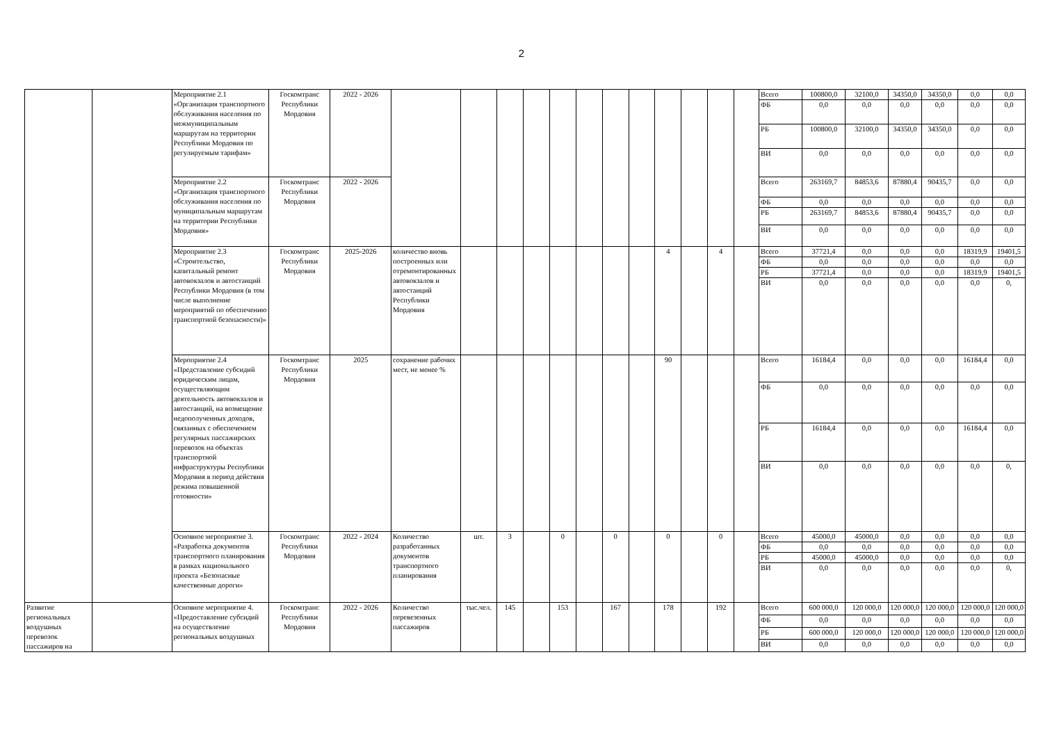2
| | | Мероприятие 2.1 «Организация транспортного обслуживания населения по межмуниципальным маршрутам на территории Республики Мордовия по регулируемым тарифам» | Госкомтранс Республики Мордовия | 2022 - 2026 | | | | | | | | | | | | | Всего | 100800,0 | 32100,0 | 34350,0 | 34350,0 | 0,0 | 0,0 |
| | | | | | | | | | | | | | | | | | ФБ | 0,0 | 0,0 | 0,0 | 0,0 | 0,0 | 0,0 |
| | | | | | | | | | | | | | | | | | РБ | 100800,0 | 32100,0 | 34350,0 | 34350,0 | 0,0 | 0,0 |
| | | | | | | | | | | | | | | | | | ВИ | 0,0 | 0,0 | 0,0 | 0,0 | 0,0 | 0,0 |
| | | Мероприятие 2.2 «Организация транспортного обслуживания населения по муниципальным маршрутам на территории Республики Мордовия» | Госкомтранс Республики Мордовия | 2022 - 2026 | | | | | | | | | | | | | Всего | 263169,7 | 84853,6 | 87880,4 | 90435,7 | 0,0 | 0,0 |
| | | | | | | | | | | | | | | | | | ФБ | 0,0 | 0,0 | 0,0 | 0,0 | 0,0 | 0,0 |
| | | | | | | | | | | | | | | | | | РБ | 263169,7 | 84853,6 | 87880,4 | 90435,7 | 0,0 | 0,0 |
| | | | | | | | | | | | | | | | | | ВИ | 0,0 | 0,0 | 0,0 | 0,0 | 0,0 | 0,0 |
| | | Мероприятие 2.3 «Строительство, капитальный ремонт автовокзалов и автостанций Республики Мордовия (в том числе выполнение мероприятий по обеспечению транспортной безопасности)» | Госкомтранс Республики Мордовия | 2025-2026 | количество вновь построенных или отремонтированных автовокзалов и автостанций Республики Мордовия | | | | | | | | 4 | | 4 | | Всего | 37721,4 | 0,0 | 0,0 | 0,0 | 18319,9 | 19401,5 |
| | | | | | | | | | | | | | | | | | ФБ | 0,0 | 0,0 | 0,0 | 0,0 | 0,0 | 0,0 |
| | | | | | | | | | | | | | | | | | РБ | 37721,4 | 0,0 | 0,0 | 0,0 | 18319,9 | 19401,5 |
| | | | | | | | | | | | | | | | | | ВИ | 0,0 | 0,0 | 0,0 | 0,0 | 0,0 | 0, |
| | | Мероприятие 2.4 «Представление субсидий юридическим лицам, осуществляющим деятельность автовокзалов и автостанций, на возмещение недополученных доходов, связанных с обеспечением регулярных пассажирских перевозок на объектах транспортной инфраструктуры Республики Мордовия в период действия режима повышенной готовности» | Госкомтранс Республики Мордовия | 2025 | сохранение рабочих мест, не менее % | | | | | | | | 90 | | | | Всего | 16184,4 | 0,0 | 0,0 | 0,0 | 16184,4 | 0,0 |
| | | | | | | | | | | | | | | | | | ФБ | 0,0 | 0,0 | 0,0 | 0,0 | 0,0 | 0,0 |
| | | | | | | | | | | | | | | | | | РБ | 16184,4 | 0,0 | 0,0 | 0,0 | 16184,4 | 0,0 |
| | | | | | | | | | | | | | | | | | ВИ | 0,0 | 0,0 | 0,0 | 0,0 | 0,0 | 0, |
| | | Основное мероприятие 3. «Разработка документов транспортного планирования в рамках национального проекта «Безопасные качественные дороги» | Госкомтранс Республики Мордовия | 2022 - 2024 | Количество разработанных документов транспортного планирования | шт. | 3 | | 0 | | 0 | | 0 | | 0 | | Всего | 45000,0 | 45000,0 | 0,0 | 0,0 | 0,0 | 0,0 |
| | | | | | | | | | | | | | | | | | ФБ | 0,0 | 0,0 | 0,0 | 0,0 | 0,0 | 0,0 |
| | | | | | | | | | | | | | | | | | РБ | 45000,0 | 45000,0 | 0,0 | 0,0 | 0,0 | 0,0 |
| | | | | | | | | | | | | | | | | | ВИ | 0,0 | 0,0 | 0,0 | 0,0 | 0,0 | 0, |
| Развитие региональных воздушных перевозок пассажиров на | | Основное мероприятие 4. «Предоставление субсидий на осуществление региональных воздушных | Госкомтранс Республики Мордовия | 2022 - 2026 | Количество перевезенных пассажиров | тыс.чел. | 145 | | 153 | | 167 | | 178 | | 192 | | Всего | 600 000,0 | 120 000,0 | 120 000,0 | 120 000,0 | 120 000,0 | 120 000,0 |
| | | | | | | | | | | | | | | | | | ФБ | 0,0 | 0,0 | 0,0 | 0,0 | 0,0 | 0,0 |
| | | | | | | | | | | | | | | | | | РБ | 600 000,0 | 120 000,0 | 120 000,0 | 120 000,0 | 120 000,0 | 120 000,0 |
| | | | | | | | | | | | | | | | | | ВИ | 0,0 | 0,0 | 0,0 | 0,0 | 0,0 | 0,0 |